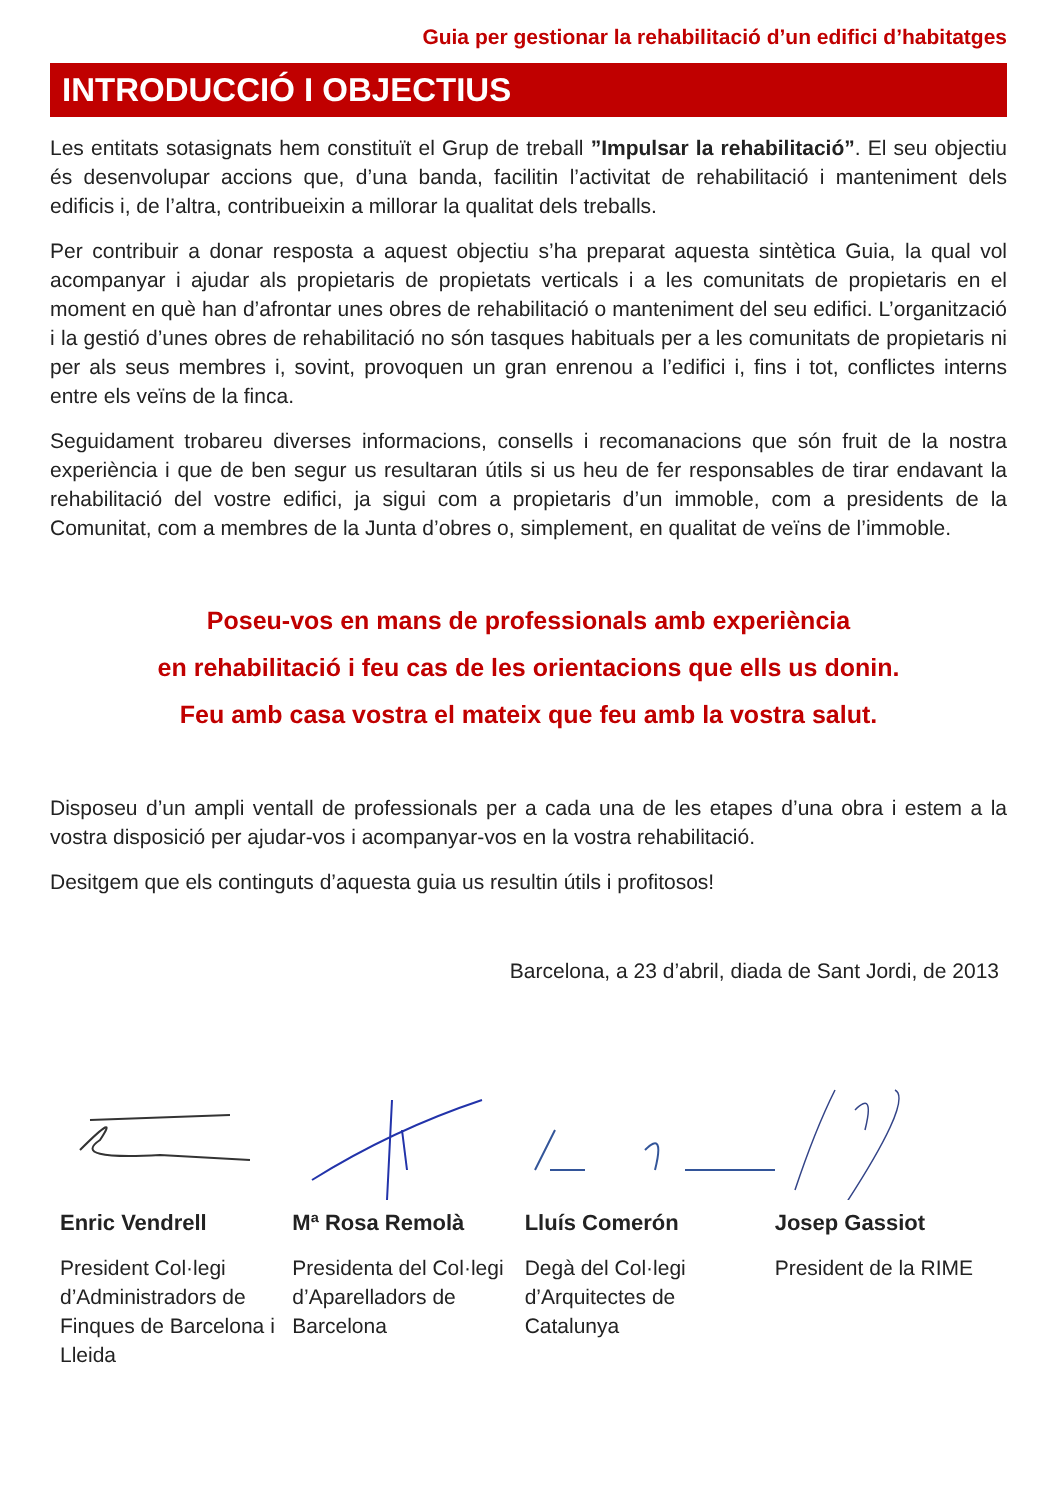Guia per gestionar la rehabilitació d’un edifici d’habitatges
INTRODUCCIÓ I OBJECTIUS
Les entitats sotasignats hem constituït el Grup de treball ”Impulsar la rehabilitació”. El seu objectiu és desenvolupar accions que, d’una banda, facilitin l’activitat de rehabilitació i manteniment dels edificis i, de l’altra, contribueixin a millorar la qualitat dels treballs.
Per contribuir a donar resposta a aquest objectiu s’ha preparat aquesta sintètica Guia, la qual vol acompanyar i ajudar als propietaris de propietats verticals i a les comunitats de propietaris en el moment en què han d’afrontar unes obres de rehabilitació o manteniment del seu edifici. L’organització i la gestió d’unes obres de rehabilitació no són tasques habituals per a les comunitats de propietaris ni per als seus membres i, sovint, provoquen un gran enrenou a l’edifici i, fins i tot, conflictes interns entre els veïns de la finca.
Seguidament trobareu diverses informacions, consells i recomanacions que són fruit de la nostra experiència i que de ben segur us resultaran útils si us heu de fer responsables de tirar endavant la rehabilitació del vostre edifici, ja sigui com a propietaris d’un immoble, com a presidents de la Comunitat, com a membres de la Junta d’obres o, simplement, en qualitat de veïns de l’immoble.
Poseu-vos en mans de professionals amb experiència
en rehabilitació i feu cas de les orientacions que ells us donin.
Feu amb casa vostra el mateix que feu amb la vostra salut.
Disposeu d’un ampli ventall de professionals per a cada una de les etapes d’una obra i estem a la vostra disposició per ajudar-vos i acompanyar-vos en la vostra rehabilitació.
Desitgem que els continguts d’aquesta guia us resultin útils i profitosos!
Barcelona, a 23 d’abril, diada de Sant Jordi, de 2013
Enric Vendrell
President Col·legi d’Administradors de Finques de Barcelona i Lleida
Mª Rosa Remolà
Presidenta del Col·legi d’Aparelladors de Barcelona
Lluís Comerón
Degà del Col·legi d’Arquitectes de Catalunya
Josep Gassiot
President de la RIME